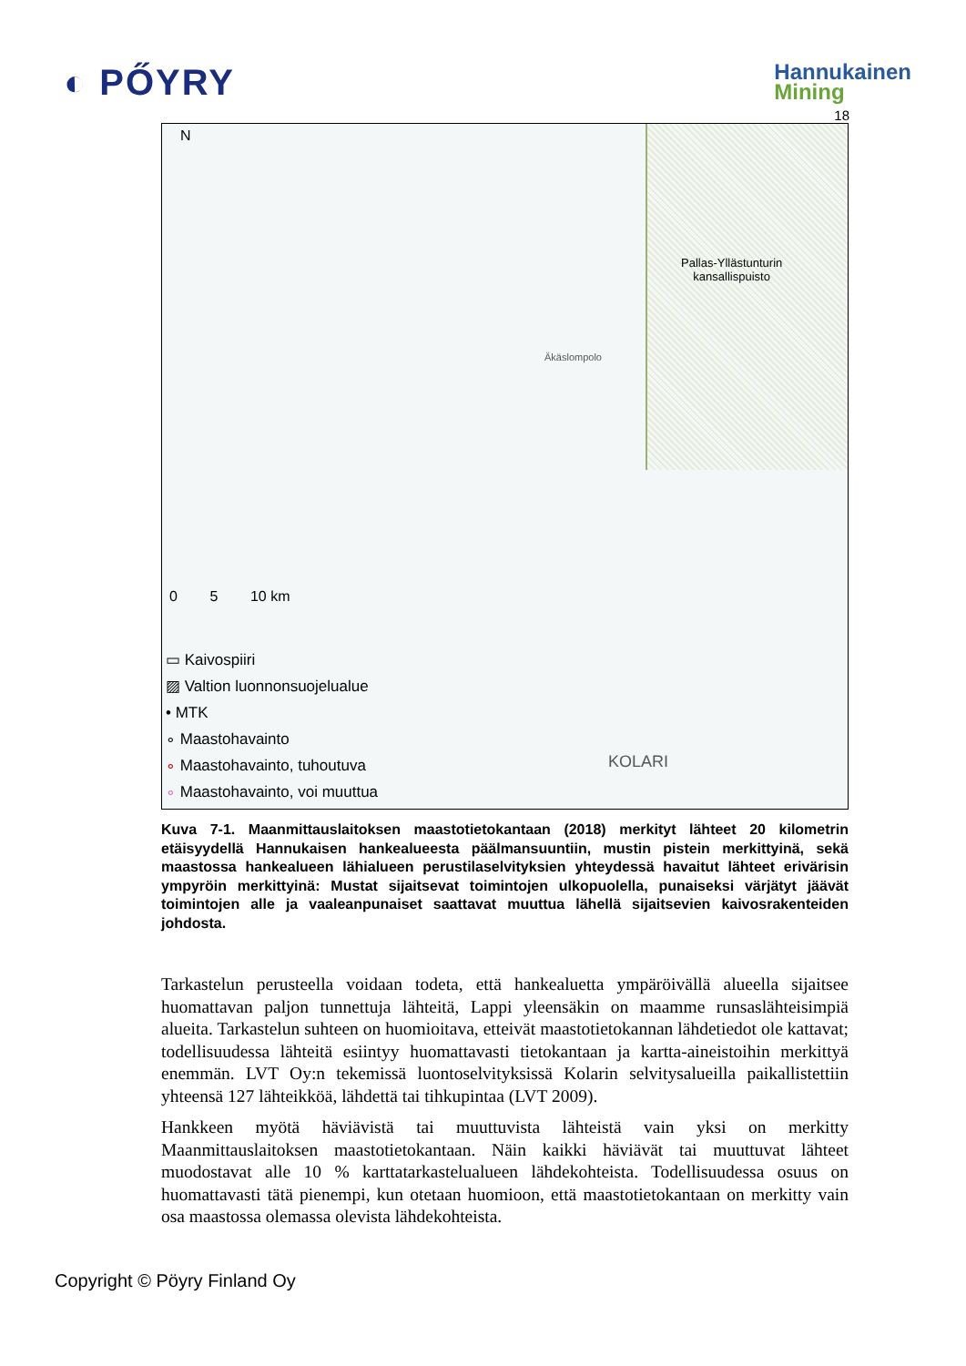◐ PŐYRY
Hannukainen
Mining
18
N
Pallas-Yllästunturin
kansallispuisto
Äkäslompolo
KOLARI
0 5 10 km
▭ Kaivospiiri
▨ Valtion luonnonsuojelualue
• MTK
∘ Maastohavainto
∘ Maastohavainto, tuhoutuva
∘ Maastohavainto, voi muuttua
Kuva 7-1. Maanmittauslaitoksen maastotietokantaan (2018) merkityt lähteet 20 kilometrin etäisyydellä Hannukaisen hankealueesta päälmansuuntiin, mustin pistein merkittyinä, sekä maastossa hankealueen lähialueen perustilaselvityksien yhteydessä havaitut lähteet erivärisin ympyröin merkittyinä: Mustat sijaitsevat toimintojen ulkopuolella, punaiseksi värjätyt jäävät toimintojen alle ja vaaleanpunaiset saattavat muuttua lähellä sijaitsevien kaivosrakenteiden johdosta.
Tarkastelun perusteella voidaan todeta, että hankealuetta ympäröivällä alueella sijaitsee huomattavan paljon tunnettuja lähteitä, Lappi yleensäkin on maamme runsaslähteisimpiä alueita. Tarkastelun suhteen on huomioitava, etteivät maastotietokannan lähdetiedot ole kattavat; todellisuudessa lähteitä esiintyy huomattavasti tietokantaan ja kartta-aineistoihin merkittyä enemmän. LVT Oy:n tekemissä luontoselvityksissä Kolarin selvitysalueilla paikallistettiin yhteensä 127 lähteikköä, lähdettä tai tihkupintaa (LVT 2009).
Hankkeen myötä häviävistä tai muuttuvista lähteistä vain yksi on merkitty Maanmittauslaitoksen maastotietokantaan. Näin kaikki häviävät tai muuttuvat lähteet muodostavat alle 10 % karttatarkastelualueen lähdekohteista. Todellisuudessa osuus on huomattavasti tätä pienempi, kun otetaan huomioon, että maastotietokantaan on merkitty vain osa maastossa olemassa olevista lähdekohteista.
Copyright © Pöyry Finland Oy